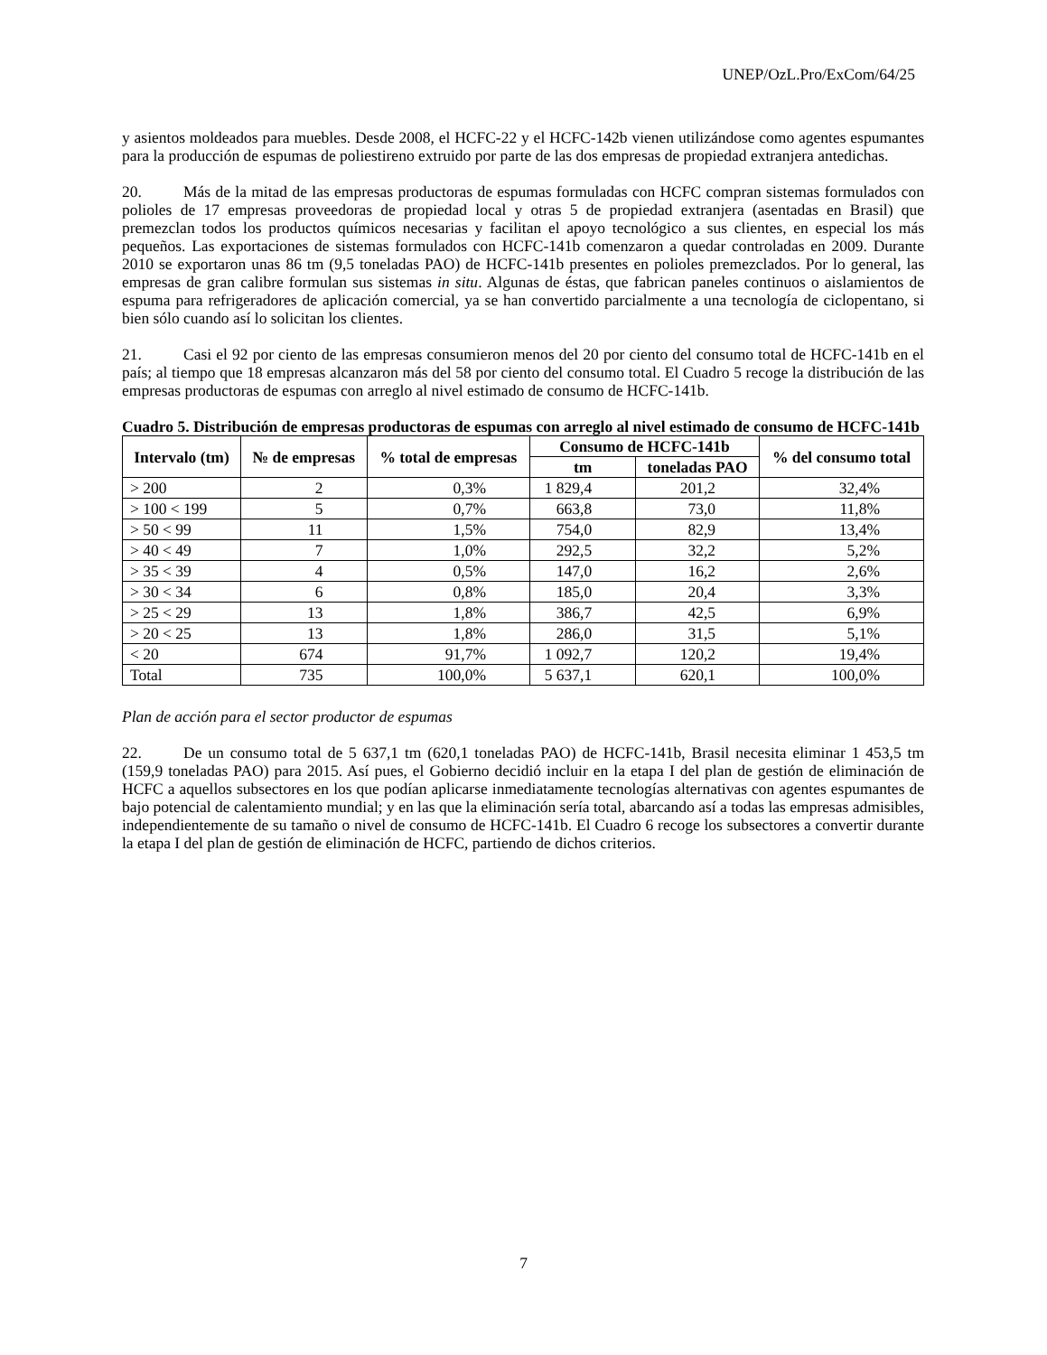UNEP/OzL.Pro/ExCom/64/25
y asientos moldeados para muebles. Desde 2008, el HCFC-22 y el HCFC-142b vienen utilizándose como agentes espumantes para la producción de espumas de poliestireno extruido por parte de las dos empresas de propiedad extranjera antedichas.
20. Más de la mitad de las empresas productoras de espumas formuladas con HCFC compran sistemas formulados con polioles de 17 empresas proveedoras de propiedad local y otras 5 de propiedad extranjera (asentadas en Brasil) que premezclan todos los productos químicos necesarias y facilitan el apoyo tecnológico a sus clientes, en especial los más pequeños. Las exportaciones de sistemas formulados con HCFC-141b comenzaron a quedar controladas en 2009. Durante 2010 se exportaron unas 86 tm (9,5 toneladas PAO) de HCFC-141b presentes en polioles premezclados. Por lo general, las empresas de gran calibre formulan sus sistemas in situ. Algunas de éstas, que fabrican paneles continuos o aislamientos de espuma para refrigeradores de aplicación comercial, ya se han convertido parcialmente a una tecnología de ciclopentano, si bien sólo cuando así lo solicitan los clientes.
21. Casi el 92 por ciento de las empresas consumieron menos del 20 por ciento del consumo total de HCFC-141b en el país; al tiempo que 18 empresas alcanzaron más del 58 por ciento del consumo total. El Cuadro 5 recoge la distribución de las empresas productoras de espumas con arreglo al nivel estimado de consumo de HCFC-141b.
Cuadro 5. Distribución de empresas productoras de espumas con arreglo al nivel estimado de consumo de HCFC-141b
| Intervalo (tm) | № de empresas | % total de empresas | Consumo de HCFC-141b | | % del consumo total |
| --- | --- | --- | --- | --- | --- |
| | | | tm | toneladas PAO | |
| > 200 | 2 | 0,3% | 1 829,4 | 201,2 | 32,4% |
| > 100 < 199 | 5 | 0,7% | 663,8 | 73,0 | 11,8% |
| > 50 < 99 | 11 | 1,5% | 754,0 | 82,9 | 13,4% |
| > 40 < 49 | 7 | 1,0% | 292,5 | 32,2 | 5,2% |
| > 35 < 39 | 4 | 0,5% | 147,0 | 16,2 | 2,6% |
| > 30 < 34 | 6 | 0,8% | 185,0 | 20,4 | 3,3% |
| > 25 < 29 | 13 | 1,8% | 386,7 | 42,5 | 6,9% |
| > 20 < 25 | 13 | 1,8% | 286,0 | 31,5 | 5,1% |
| < 20 | 674 | 91,7% | 1 092,7 | 120,2 | 19,4% |
| Total | 735 | 100,0% | 5 637,1 | 620,1 | 100,0% |
Plan de acción para el sector productor de espumas
22. De un consumo total de 5 637,1 tm (620,1 toneladas PAO) de HCFC-141b, Brasil necesita eliminar 1 453,5 tm (159,9 toneladas PAO) para 2015. Así pues, el Gobierno decidió incluir en la etapa I del plan de gestión de eliminación de HCFC a aquellos subsectores en los que podían aplicarse inmediatamente tecnologías alternativas con agentes espumantes de bajo potencial de calentamiento mundial; y en las que la eliminación sería total, abarcando así a todas las empresas admisibles, independientemente de su tamaño o nivel de consumo de HCFC-141b. El Cuadro 6 recoge los subsectores a convertir durante la etapa I del plan de gestión de eliminación de HCFC, partiendo de dichos criterios.
7